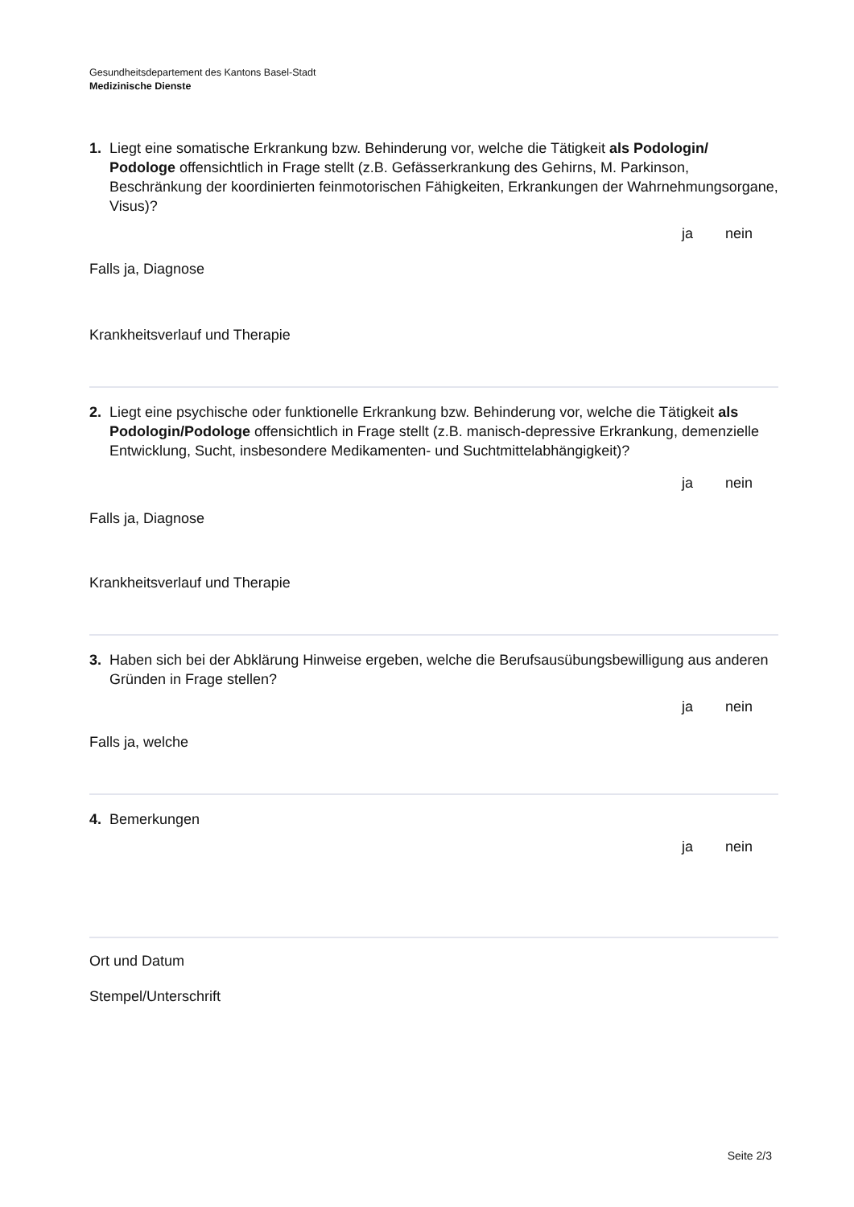Gesundheitsdepartement des Kantons Basel-Stadt
Medizinische Dienste
1. Liegt eine somatische Erkrankung bzw. Behinderung vor, welche die Tätigkeit als Podologin/ Podologe offensichtlich in Frage stellt (z.B. Gefässerkrankung des Gehirns, M. Parkinson, Beschränkung der koordinierten feinmotorischen Fähigkeiten, Erkrankungen der Wahrnehmungsorgane, Visus)?
ja nein
Falls ja, Diagnose
Krankheitsverlauf und Therapie
2. Liegt eine psychische oder funktionelle Erkrankung bzw. Behinderung vor, welche die Tätigkeit als Podologin/Podologe offensichtlich in Frage stellt (z.B. manisch-depressive Erkrankung, demenzielle Entwicklung, Sucht, insbesondere Medikamenten- und Suchtmittelabhängigkeit)?
ja nein
Falls ja, Diagnose
Krankheitsverlauf und Therapie
3. Haben sich bei der Abklärung Hinweise ergeben, welche die Berufsausübungsbewilligung aus anderen Gründen in Frage stellen?
ja nein
Falls ja, welche
4. Bemerkungen
ja nein
Ort und Datum
Stempel/Unterschrift
Seite 2/3